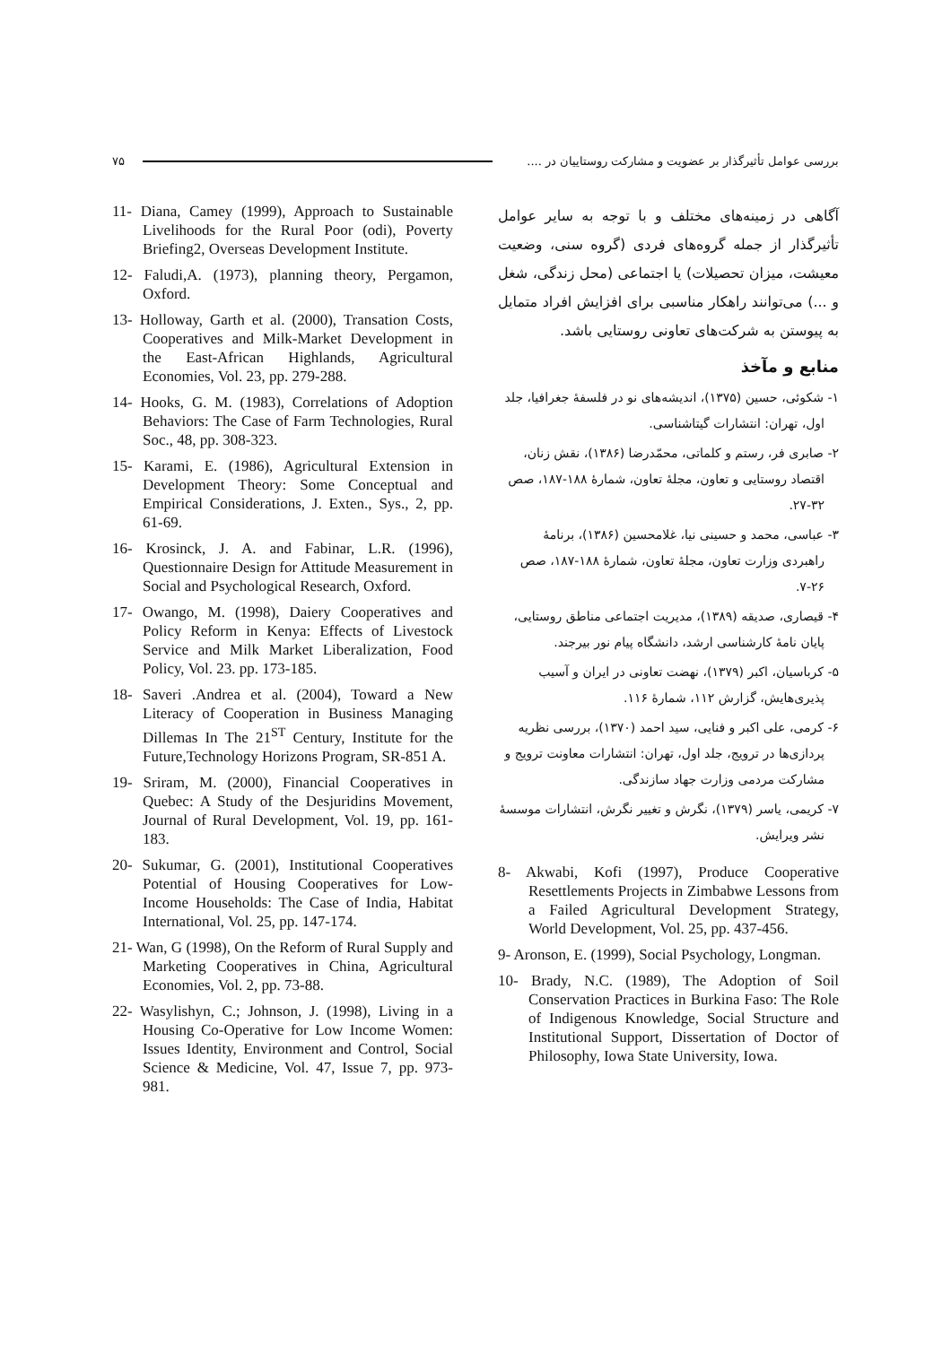۷۵ بررسی عوامل تأثیرگذار بر عضویت و مشارکت روستاییان در ....
آگاهی در زمینه‌های مختلف و با توجه به سایر عوامل تأثیرگذار از جمله گروه‌های فردی (گروه سنی، وضعیت معیشت، میزان تحصیلات) یا اجتماعی (محل زندگی، شغل و ...) می‌توانند راهکار مناسبی برای افزایش افراد متمایل به پیوستن به شرکت‌های تعاونی روستایی باشد.
منابع و مآخذ
۱- شکوئی، حسین (۱۳۷۵)، اندیشه‌های نو در فلسفهٔ جغرافیا، جلد اول، تهران: انتشارات گیتاشناسی.
۲- صابری فر، رستم و کلماتی، محمّدرضا (۱۳۸۶)، نقش زنان، اقتصاد روستایی و تعاون، مجلهٔ تعاون، شمارهٔ ۱۸۸-۱۸۷، صص ۳۲-۲۷.
۳- عباسی، محمد و حسینی نیا، غلامحسین (۱۳۸۶)، برنامهٔ راهبردی وزارت تعاون، مجلهٔ تعاون، شمارهٔ ۱۸۸-۱۸۷، صص ۲۶-۷.
۴- قیصاری، صدیقه (۱۳۸۹)، مدیریت اجتماعی مناطق روستایی، پایان نامهٔ کارشناسی ارشد، دانشگاه پیام نور بیرجند.
۵- کرباسیان، اکبر (۱۳۷۹)، نهضت تعاونی در ایران و آسیب پذیری‌هایش، گزارش ۱۱۲، شمارهٔ ۱۱۶.
۶- کرمی، علی اکبر و فنایی، سید احمد (۱۳۷۰)، بررسی نظریه پردازی‌ها در ترویج، جلد اول، تهران: انتشارات معاونت ترویج و مشارکت مردمی وزارت جهاد سازندگی.
۷- کریمی، یاسر (۱۳۷۹)، نگرش و تغییر نگرش، انتشارات موسسهٔ نشر ویرایش.
8- Akwabi, Kofi (1997), Produce Cooperative Resettlements Projects in Zimbabwe Lessons from a Failed Agricultural Development Strategy, World Development, Vol. 25, pp. 437-456.
9- Aronson, E. (1999), Social Psychology, Longman.
10- Brady, N.C. (1989), The Adoption of Soil Conservation Practices in Burkina Faso: The Role of Indigenous Knowledge, Social Structure and Institutional Support, Dissertation of Doctor of Philosophy, Iowa State University, Iowa.
11- Diana, Camey (1999), Approach to Sustainable Livelihoods for the Rural Poor (odi), Poverty Briefing2, Overseas Development Institute.
12- Faludi,A. (1973), planning theory, Pergamon, Oxford.
13- Holloway, Garth et al. (2000), Transation Costs, Cooperatives and Milk-Market Development in the East-African Highlands, Agricultural Economies, Vol. 23, pp. 279-288.
14- Hooks, G. M. (1983), Correlations of Adoption Behaviors: The Case of Farm Technologies, Rural Soc., 48, pp. 308-323.
15- Karami, E. (1986), Agricultural Extension in Development Theory: Some Conceptual and Empirical Considerations, J. Exten., Sys., 2, pp. 61-69.
16- Krosinck, J. A. and Fabinar, L.R. (1996), Questionnaire Design for Attitude Measurement in Social and Psychological Research, Oxford.
17- Owango, M. (1998), Daiery Cooperatives and Policy Reform in Kenya: Effects of Livestock Service and Milk Market Liberalization, Food Policy, Vol. 23. pp. 173-185.
18- Saveri .Andrea et al. (2004), Toward a New Literacy of Cooperation in Business Managing Dillemas In The 21<sup>ST</sup> Century, Institute for the Future,Technology Horizons Program, SR-851 A.
19- Sriram, M. (2000), Financial Cooperatives in Quebec: A Study of the Desjuridins Movement, Journal of Rural Development, Vol. 19, pp. 161-183.
20- Sukumar, G. (2001), Institutional Cooperatives Potential of Housing Cooperatives for Low-Income Households: The Case of India, Habitat International, Vol. 25, pp. 147-174.
21- Wan, G (1998), On the Reform of Rural Supply and Marketing Cooperatives in China, Agricultural Economies, Vol. 2, pp. 73-88.
22- Wasylishyn, C.; Johnson, J. (1998), Living in a Housing Co-Operative for Low Income Women: Issues Identity, Environment and Control, Social Science & Medicine, Vol. 47, Issue 7, pp. 973-981.